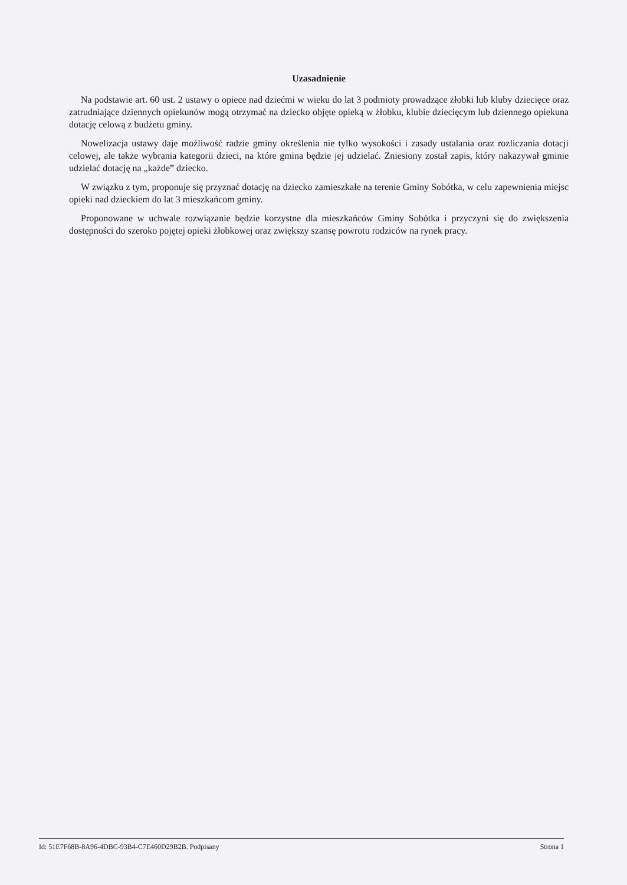Uzasadnienie
Na podstawie art. 60 ust. 2 ustawy o opiece nad dziećmi w wieku do lat 3 podmioty prowadzące żłobki lub kluby dziecięce oraz zatrudniające dziennych opiekunów mogą otrzymać na dziecko objęte opieką w żłobku, klubie dziecięcym lub dziennego opiekuna dotację celową z budżetu gminy.
Nowelizacja ustawy daje możliwość radzie gminy określenia nie tylko wysokości i zasady ustalania oraz rozliczania dotacji celowej, ale także wybrania kategorii dzieci, na które gmina będzie jej udzielać. Zniesiony został zapis, który nakazywał gminie udzielać dotację na „każde” dziecko.
W związku z tym, proponuje się przyznać dotację na dziecko zamieszkałe na terenie Gminy Sobótka, w celu zapewnienia miejsc opieki nad dzieckiem do lat 3 mieszkańcom gminy.
Proponowane w uchwale rozwiązanie będzie korzystne dla mieszkańców Gminy Sobótka i przyczyni się do zwiększenia dostępności do szeroko pojętej opieki żłobkowej oraz zwiększy szansę powrotu rodziców na rynek pracy.
Id: 51E7F68B-8A96-4DBC-93B4-C7E460D29B2B. Podpisany Strona 1